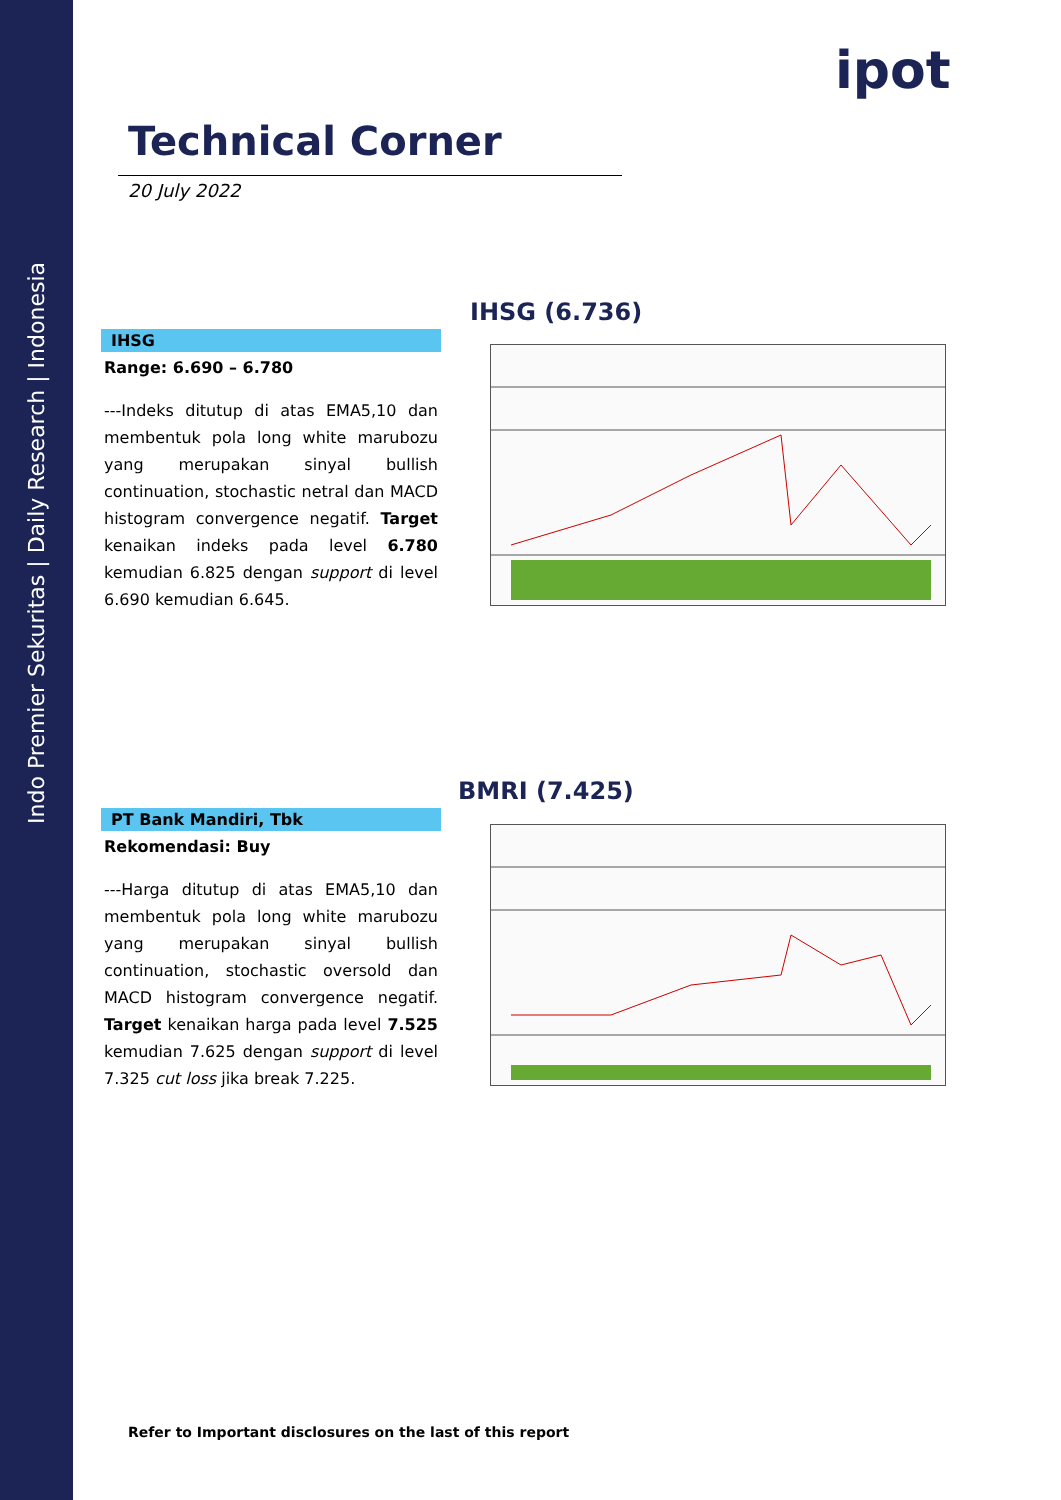Indo Premier Sekuritas | Daily Research | Indonesia
ipot
Technical Corner
20 July 2022
IHSG (6.736)
IHSG
Range: 6.690 – 6.780
---Indeks ditutup di atas EMA5,10 dan membentuk pola long white marubozu yang merupakan sinyal bullish continuation, stochastic netral dan MACD histogram convergence negatif. Target kenaikan indeks pada level 6.780 kemudian 6.825 dengan support di level 6.690 kemudian 6.645.
BMRI (7.425)
PT Bank Mandiri, Tbk
Rekomendasi: Buy
---Harga ditutup di atas EMA5,10 dan membentuk pola long white marubozu yang merupakan sinyal bullish continuation, stochastic oversold dan MACD histogram convergence negatif. Target kenaikan harga pada level 7.525 kemudian 7.625 dengan support di level 7.325 cut loss jika break 7.225.
Refer to Important disclosures on the last of this report